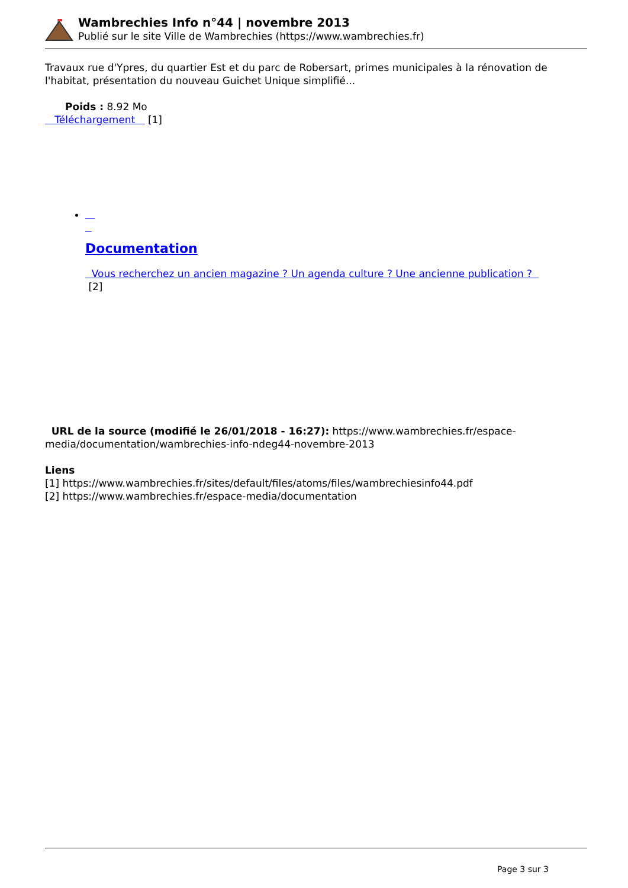Wambrechies Info n°44 | novembre 2013
Publié sur le site Ville de Wambrechies (https://www.wambrechies.fr)
Travaux rue d'Ypres, du quartier Est et du parc de Robersart, primes municipales à la rénovation de l'habitat, présentation du nouveau Guichet Unique simplifié...
Poids : 8.92 Mo
Téléchargement [1]
Documentation
Vous recherchez un ancien magazine ? Un agenda culture ? Une ancienne publication ?
[2]
URL de la source (modifié le 26/01/2018 - 16:27): https://www.wambrechies.fr/espace-media/documentation/wambrechies-info-ndeg44-novembre-2013
Liens
[1] https://www.wambrechies.fr/sites/default/files/atoms/files/wambrechiesinfo44.pdf
[2] https://www.wambrechies.fr/espace-media/documentation
Page 3 sur 3